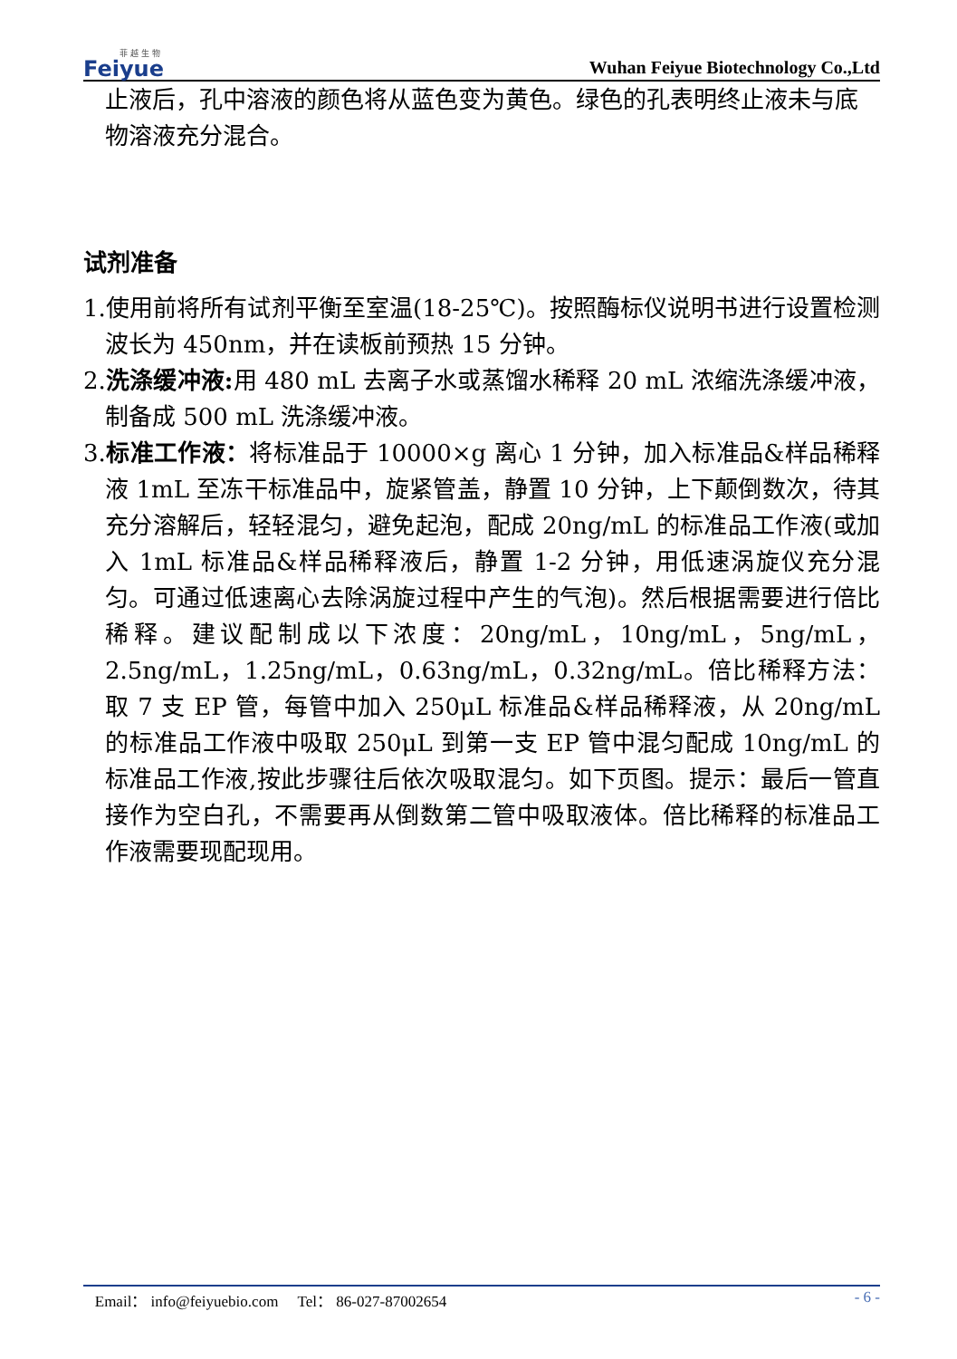菲 越 生 物
Feiyue
Wuhan Feiyue Biotechnology Co.,Ltd
止液后，孔中溶液的颜色将从蓝色变为黄色。绿色的孔表明终止液未与底物溶液充分混合。
试剂准备
1.使用前将所有试剂平衡至室温(18-25℃)。按照酶标仪说明书进行设置检测波长为 450nm，并在读板前预热 15 分钟。
2.洗涤缓冲液: 用 480 mL 去离子水或蒸馏水稀释 20 mL 浓缩洗涤缓冲液，制备成 500 mL 洗涤缓冲液。
3.标准工作液：将标准品于 10000×g 离心 1 分钟，加入标准品&样品稀释液 1mL 至冻干标准品中，旋紧管盖，静置 10 分钟，上下颠倒数次，待其充分溶解后，轻轻混匀，避免起泡，配成 20ng/mL 的标准品工作液(或加入 1mL 标准品&样品稀释液后，静置 1-2 分钟，用低速涡旋仪充分混匀。可通过低速离心去除涡旋过程中产生的气泡)。然后根据需要进行倍比稀释。建议配制成以下浓度：20ng/mL，10ng/mL，5ng/mL，2.5ng/mL，1.25ng/mL，0.63ng/mL，0.32ng/mL。倍比稀释方法：取 7 支 EP 管，每管中加入 250μL 标准品&样品稀释液，从 20ng/mL 的标准品工作液中吸取 250μL 到第一支 EP 管中混匀配成 10ng/mL 的标准品工作液,按此步骤往后依次吸取混匀。如下页图。提示：最后一管直接作为空白孔，不需要再从倒数第二管中吸取液体。倍比稀释的标准品工作液需要现配现用。
Email： info@feiyuebio.com Tel： 86-027-87002654 - 6 -